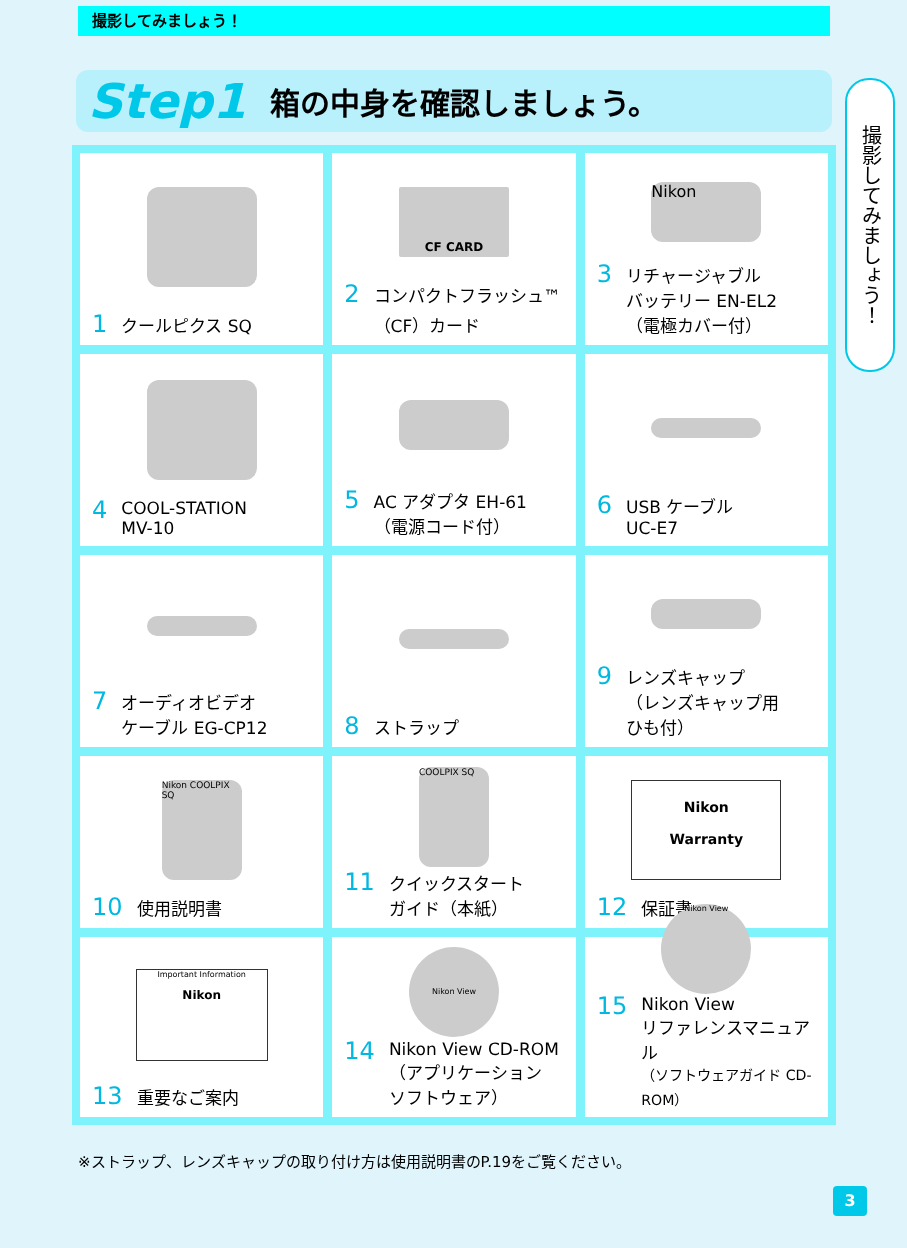撮影してみましょう！
Step1 箱の中身を確認しましょう。
撮影してみましょう！
1 クールピクス SQ
CF CARD
2 コンパクトフラッシュ™
（CF）カード
Nikon
3 リチャージャブル
バッテリー EN-EL2
（電極カバー付）
4 COOL-STATION
MV-10
5 AC アダプタ EH-61
（電源コード付）
6 USB ケーブル
UC-E7
7 オーディオビデオ
ケーブル EG-CP12
8 ストラップ
9 レンズキャップ
（レンズキャップ用
ひも付）
Nikon COOLPIX SQ
10 使用説明書
COOLPIX SQ
11 クイックスタート
ガイド（本紙）
Nikon
Warranty
12 保証書
Important Information
Nikon
13 重要なご案内
Nikon View
14 Nikon View CD-ROM
（アプリケーション
ソフトウェア）
Nikon View
15 Nikon View
リファレンスマニュアル
（ソフトウェアガイド CD-ROM）
※ストラップ、レンズキャップの取り付け方は使用説明書のP.19をご覧ください。
3